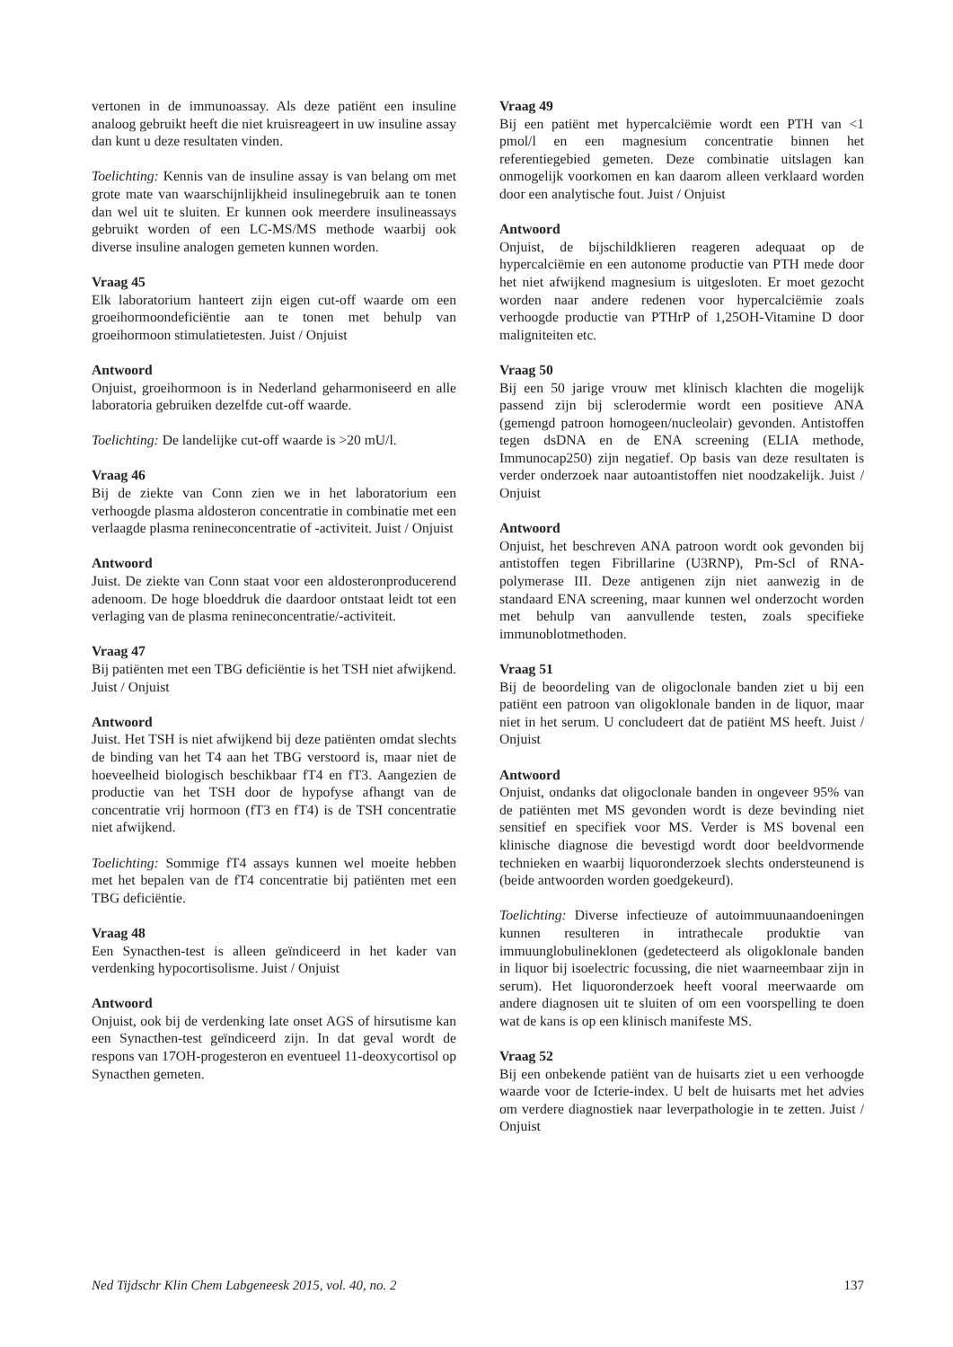vertonen in de immunoassay. Als deze patiënt een insuline analoog gebruikt heeft die niet kruisreageert in uw insuline assay dan kunt u deze resultaten vinden.
Toelichting: Kennis van de insuline assay is van belang om met grote mate van waarschijnlijkheid insulinegebruik aan te tonen dan wel uit te sluiten. Er kunnen ook meerdere insulineassays gebruikt worden of een LC-MS/MS methode waarbij ook diverse insuline analogen gemeten kunnen worden.
Vraag 45
Elk laboratorium hanteert zijn eigen cut-off waarde om een groeihormoondeficiëntie aan te tonen met behulp van groeihormoon stimulatietesten. Juist / Onjuist
Antwoord
Onjuist, groeihormoon is in Nederland geharmoniseerd en alle laboratoria gebruiken dezelfde cut-off waarde.
Toelichting: De landelijke cut-off waarde is >20 mU/l.
Vraag 46
Bij de ziekte van Conn zien we in het laboratorium een verhoogde plasma aldosteron concentratie in combinatie met een verlaagde plasma renineconcentratie of -activiteit. Juist / Onjuist
Antwoord
Juist. De ziekte van Conn staat voor een aldosteronproducerend adenoom. De hoge bloeddruk die daardoor ontstaat leidt tot een verlaging van de plasma renineconcentratie/-activiteit.
Vraag 47
Bij patiënten met een TBG deficiëntie is het TSH niet afwijkend. Juist / Onjuist
Antwoord
Juist. Het TSH is niet afwijkend bij deze patiënten omdat slechts de binding van het T4 aan het TBG verstoord is, maar niet de hoeveelheid biologisch beschikbaar fT4 en fT3. Aangezien de productie van het TSH door de hypofyse afhangt van de concentratie vrij hormoon (fT3 en fT4) is de TSH concentratie niet afwijkend.
Toelichting: Sommige fT4 assays kunnen wel moeite hebben met het bepalen van de fT4 concentratie bij patiënten met een TBG deficiëntie.
Vraag 48
Een Synacthen-test is alleen geïndiceerd in het kader van verdenking hypocortisolisme. Juist / Onjuist
Antwoord
Onjuist, ook bij de verdenking late onset AGS of hirsutisme kan een Synacthen-test geïndiceerd zijn. In dat geval wordt de respons van 17OH-progesteron en eventueel 11-deoxycortisol op Synacthen gemeten.
Vraag 49
Bij een patiënt met hypercalciëmie wordt een PTH van <1 pmol/l en een magnesium concentratie binnen het referentiegebied gemeten. Deze combinatie uitslagen kan onmogelijk voorkomen en kan daarom alleen verklaard worden door een analytische fout. Juist / Onjuist
Antwoord
Onjuist, de bijschildklieren reageren adequaat op de hypercalciëmie en een autonome productie van PTH mede door het niet afwijkend magnesium is uitgesloten. Er moet gezocht worden naar andere redenen voor hypercalciëmie zoals verhoogde productie van PTHrP of 1,25OH-Vitamine D door maligniteiten etc.
Vraag 50
Bij een 50 jarige vrouw met klinisch klachten die mogelijk passend zijn bij sclerodermie wordt een positieve ANA (gemengd patroon homogeen/nucleolair) gevonden. Antistoffen tegen dsDNA en de ENA screening (ELIA methode, Immunocap250) zijn negatief. Op basis van deze resultaten is verder onderzoek naar autoantistoffen niet noodzakelijk. Juist / Onjuist
Antwoord
Onjuist, het beschreven ANA patroon wordt ook gevonden bij antistoffen tegen Fibrillarine (U3RNP), Pm-Scl of RNA-polymerase III. Deze antigenen zijn niet aanwezig in de standaard ENA screening, maar kunnen wel onderzocht worden met behulp van aanvullende testen, zoals specifieke immunoblotmethoden.
Vraag 51
Bij de beoordeling van de oligoclonale banden ziet u bij een patiënt een patroon van oligoklonale banden in de liquor, maar niet in het serum. U concludeert dat de patiënt MS heeft. Juist / Onjuist
Antwoord
Onjuist, ondanks dat oligoclonale banden in ongeveer 95% van de patiënten met MS gevonden wordt is deze bevinding niet sensitief en specifiek voor MS. Verder is MS bovenal een klinische diagnose die bevestigd wordt door beeldvormende technieken en waarbij liquoronderzoek slechts ondersteunend is (beide antwoorden worden goedgekeurd).
Toelichting: Diverse infectieuze of autoimmuunaandoeningen kunnen resulteren in intrathecale produktie van immuunglobulineklonen (gedetecteerd als oligoklonale banden in liquor bij isoelectric focussing, die niet waarneembaar zijn in serum). Het liquoronderzoek heeft vooral meerwaarde om andere diagnosen uit te sluiten of om een voorspelling te doen wat de kans is op een klinisch manifeste MS.
Vraag 52
Bij een onbekende patiënt van de huisarts ziet u een verhoogde waarde voor de Icterie-index. U belt de huisarts met het advies om verdere diagnostiek naar leverpathologie in te zetten. Juist / Onjuist
Ned Tijdschr Klin Chem Labgeneesk 2015, vol. 40, no. 2 137